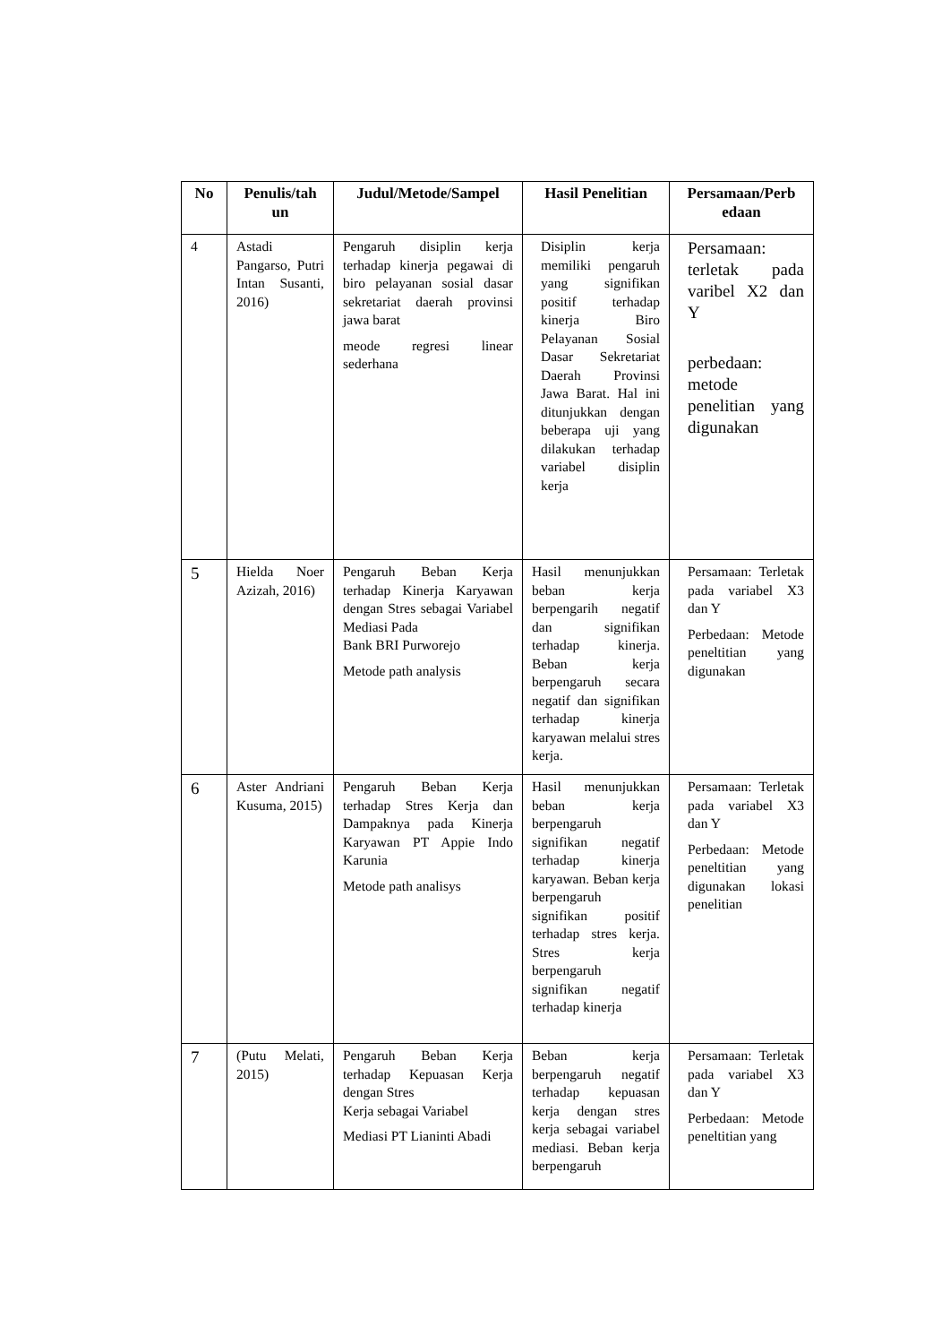| No | Penulis/tah un | Judul/Metode/Sampel | Hasil Penelitian | Persamaan/Perb edaan |
| --- | --- | --- | --- | --- |
| 4 | Astadi Pangarso, Putri Intan Susanti, 2016) | Pengaruh disiplin kerja terhadap kinerja pegawai di biro pelayanan sosial dasar sekretariat daerah provinsi jawa barat meode regresi linear sederhana | Disiplin kerja memiliki pengaruh yang signifikan positif terhadap kinerja Biro Pelayanan Sosial Dasar Sekretariat Daerah Provinsi Jawa Barat. Hal ini ditunjukkan dengan beberapa uji yang dilakukan terhadap variabel disiplin kerja | Persamaan: terletak pada varibel X2 dan Y perbedaan: metode penelitian yang digunakan |
| 5 | Hielda Noer Azizah, 2016) | Pengaruh Beban Kerja terhadap Kinerja Karyawan dengan Stres sebagai Variabel Mediasi Pada Bank BRI Purworejo Metode path analysis | Hasil menunjukkan beban kerja berpengarih negatif dan signifikan terhadap kinerja. Beban kerja berpengaruh secara negatif dan signifikan terhadap kinerja karyawan melalui stres kerja. | Persamaan: Terletak pada variabel X3 dan Y Perbedaan: Metode peneltitian yang digunakan |
| 6 | Aster Andriani Kusuma, 2015) | Pengaruh Beban Kerja terhadap Stres Kerja dan Dampaknya pada Kinerja Karyawan PT Appie Indo Karunia Metode path analisys | Hasil menunjukkan beban kerja berpengaruh signifikan negatif terhadap kinerja karyawan. Beban kerja berpengaruh signifikan positif terhadap stres kerja. Stres kerja berpengaruh signifikan negatif terhadap kinerja | Persamaan: Terletak pada variabel X3 dan Y Perbedaan: Metode peneltitian yang digunakan lokasi penelitian |
| 7 | (Putu Melati, 2015) | Pengaruh Beban Kerja terhadap Kepuasan Kerja dengan Stres Kerja sebagai Variabel Mediasi PT Lianinti Abadi | Beban kerja berpengaruh negatif terhadap kepuasan kerja dengan stres kerja sebagai variabel mediasi. Beban kerja berpengaruh | Persamaan: Terletak pada variabel X3 dan Y Perbedaan: Metode peneltitian yang |